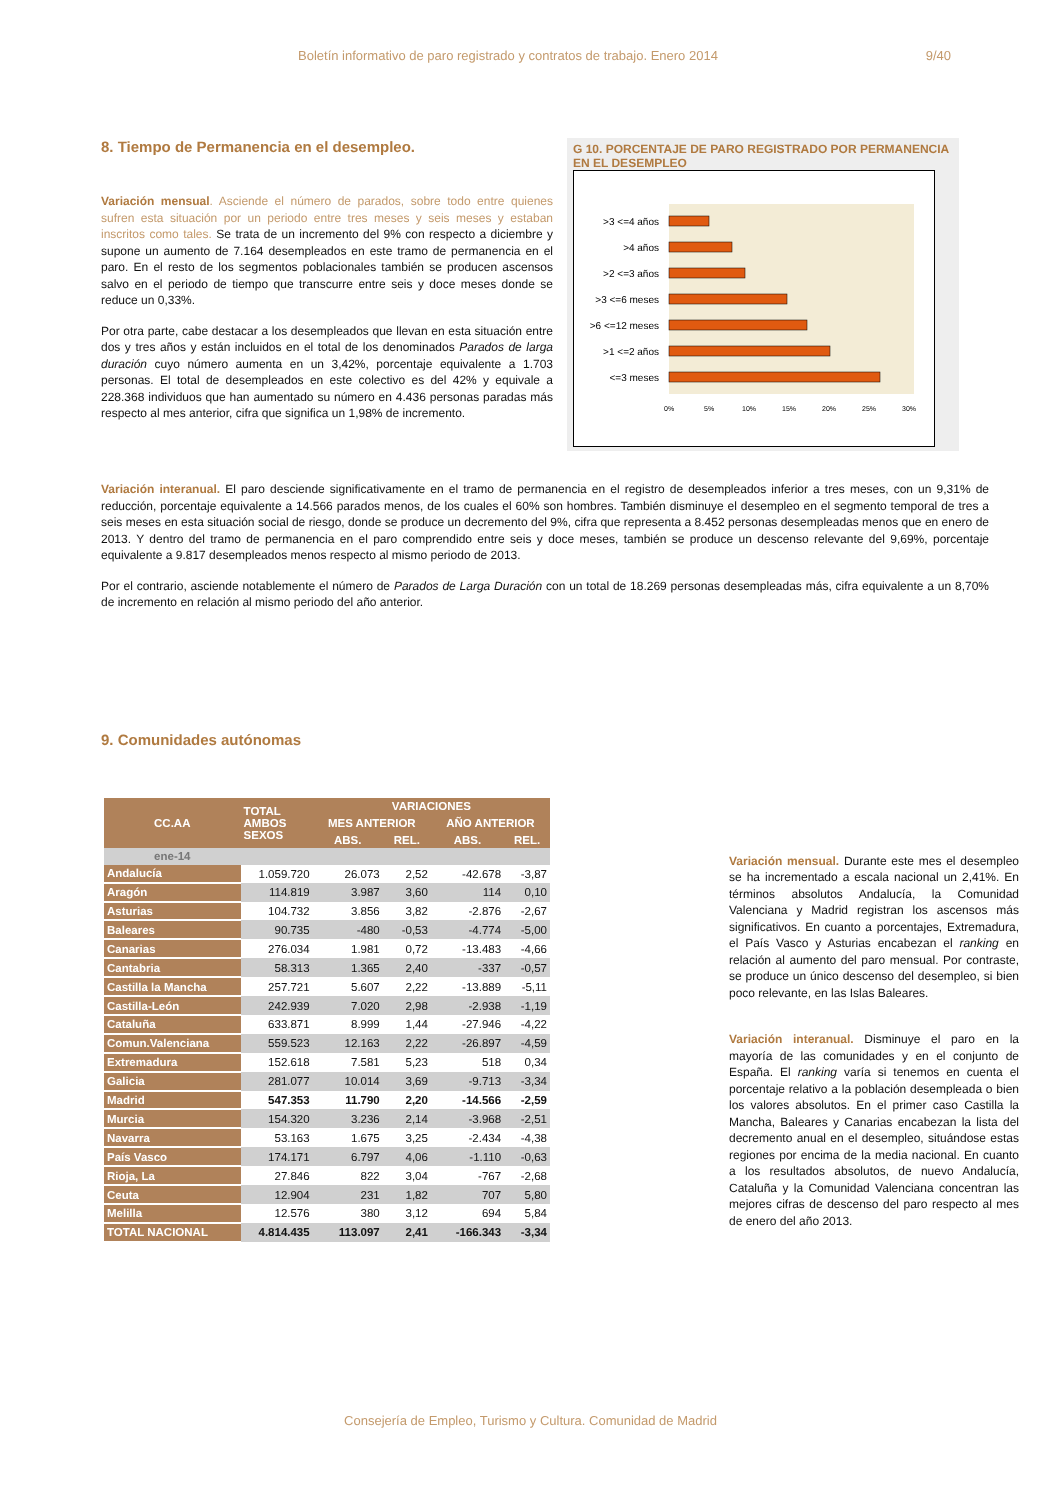Boletín informativo de paro registrado y contratos de trabajo. Enero 2014 9/40
8. Tiempo de Permanencia en el desempleo.
Variación mensual. Asciende el número de parados, sobre todo entre quienes sufren esta situación por un periodo entre tres meses y seis meses y estaban inscritos como tales. Se trata de un incremento del 9% con respecto a diciembre y supone un aumento de 7.164 desempleados en este tramo de permanencia en el paro. En el resto de los segmentos poblacionales también se producen ascensos salvo en el periodo de tiempo que transcurre entre seis y doce meses donde se reduce un 0,33%.
Por otra parte, cabe destacar a los desempleados que llevan en esta situación entre dos y tres años y están incluidos en el total de los denominados Parados de larga duración cuyo número aumenta en un 3,42%, porcentaje equivalente a 1.703 personas. El total de desempleados en este colectivo es del 42% y equivale a 228.368 individuos que han aumentado su número en 4.436 personas paradas más respecto al mes anterior, cifra que significa un 1,98% de incremento.
G 10. PORCENTAJE DE PARO REGISTRADO POR PERMANENCIA EN EL DESEMPLEO
>3 <=4 años
>4 años
>2 <=3 años
>3 <=6 meses
>6 <=12 meses
>1 <=2 años
<=3 meses
0%
5%
10%
15%
20%
25%
30%
Variación interanual. El paro desciende significativamente en el tramo de permanencia en el registro de desempleados inferior a tres meses, con un 9,31% de reducción, porcentaje equivalente a 14.566 parados menos, de los cuales el 60% son hombres. También disminuye el desempleo en el segmento temporal de tres a seis meses en esta situación social de riesgo, donde se produce un decremento del 9%, cifra que representa a 8.452 personas desempleadas menos que en enero de 2013. Y dentro del tramo de permanencia en el paro comprendido entre seis y doce meses, también se produce un descenso relevante del 9,69%, porcentaje equivalente a 9.817 desempleados menos respecto al mismo periodo de 2013.
Por el contrario, asciende notablemente el número de Parados de Larga Duración con un total de 18.269 personas desempleadas más, cifra equivalente a un 8,70% de incremento en relación al mismo periodo del año anterior.
9. Comunidades autónomas
| CC.AA | TOTAL AMBOS SEXOS | VARIACIONES | | | |
| --- | --- | --- | --- | --- | --- |
| | | MES ANTERIOR | | AÑO ANTERIOR | |
| | | ABS. | REL. | ABS. | REL. |
| ene-14 | | | | | |
| Andalucía | 1.059.720 | 26.073 | 2,52 | -42.678 | -3,87 |
| Aragón | 114.819 | 3.987 | 3,60 | 114 | 0,10 |
| Asturias | 104.732 | 3.856 | 3,82 | -2.876 | -2,67 |
| Baleares | 90.735 | -480 | -0,53 | -4.774 | -5,00 |
| Canarias | 276.034 | 1.981 | 0,72 | -13.483 | -4,66 |
| Cantabria | 58.313 | 1.365 | 2,40 | -337 | -0,57 |
| Castilla la Mancha | 257.721 | 5.607 | 2,22 | -13.889 | -5,11 |
| Castilla-León | 242.939 | 7.020 | 2,98 | -2.938 | -1,19 |
| Cataluña | 633.871 | 8.999 | 1,44 | -27.946 | -4,22 |
| Comun.Valenciana | 559.523 | 12.163 | 2,22 | -26.897 | -4,59 |
| Extremadura | 152.618 | 7.581 | 5,23 | 518 | 0,34 |
| Galicia | 281.077 | 10.014 | 3,69 | -9.713 | -3,34 |
| Madrid | 547.353 | 11.790 | 2,20 | -14.566 | -2,59 |
| Murcia | 154.320 | 3.236 | 2,14 | -3.968 | -2,51 |
| Navarra | 53.163 | 1.675 | 3,25 | -2.434 | -4,38 |
| País Vasco | 174.171 | 6.797 | 4,06 | -1.110 | -0,63 |
| Rioja, La | 27.846 | 822 | 3,04 | -767 | -2,68 |
| Ceuta | 12.904 | 231 | 1,82 | 707 | 5,80 |
| Melilla | 12.576 | 380 | 3,12 | 694 | 5,84 |
| TOTAL NACIONAL | 4.814.435 | 113.097 | 2,41 | -166.343 | -3,34 |
Variación mensual. Durante este mes el desempleo se ha incrementado a escala nacional un 2,41%. En términos absolutos Andalucía, la Comunidad Valenciana y Madrid registran los ascensos más significativos. En cuanto a porcentajes, Extremadura, el País Vasco y Asturias encabezan el ranking en relación al aumento del paro mensual. Por contraste, se produce un único descenso del desempleo, si bien poco relevante, en las Islas Baleares.
Variación interanual. Disminuye el paro en la mayoría de las comunidades y en el conjunto de España. El ranking varía si tenemos en cuenta el porcentaje relativo a la población desempleada o bien los valores absolutos. En el primer caso Castilla la Mancha, Baleares y Canarias encabezan la lista del decremento anual en el desempleo, situándose estas regiones por encima de la media nacional. En cuanto a los resultados absolutos, de nuevo Andalucía, Cataluña y la Comunidad Valenciana concentran las mejores cifras de descenso del paro respecto al mes de enero del año 2013.
Consejería de Empleo, Turismo y Cultura. Comunidad de Madrid